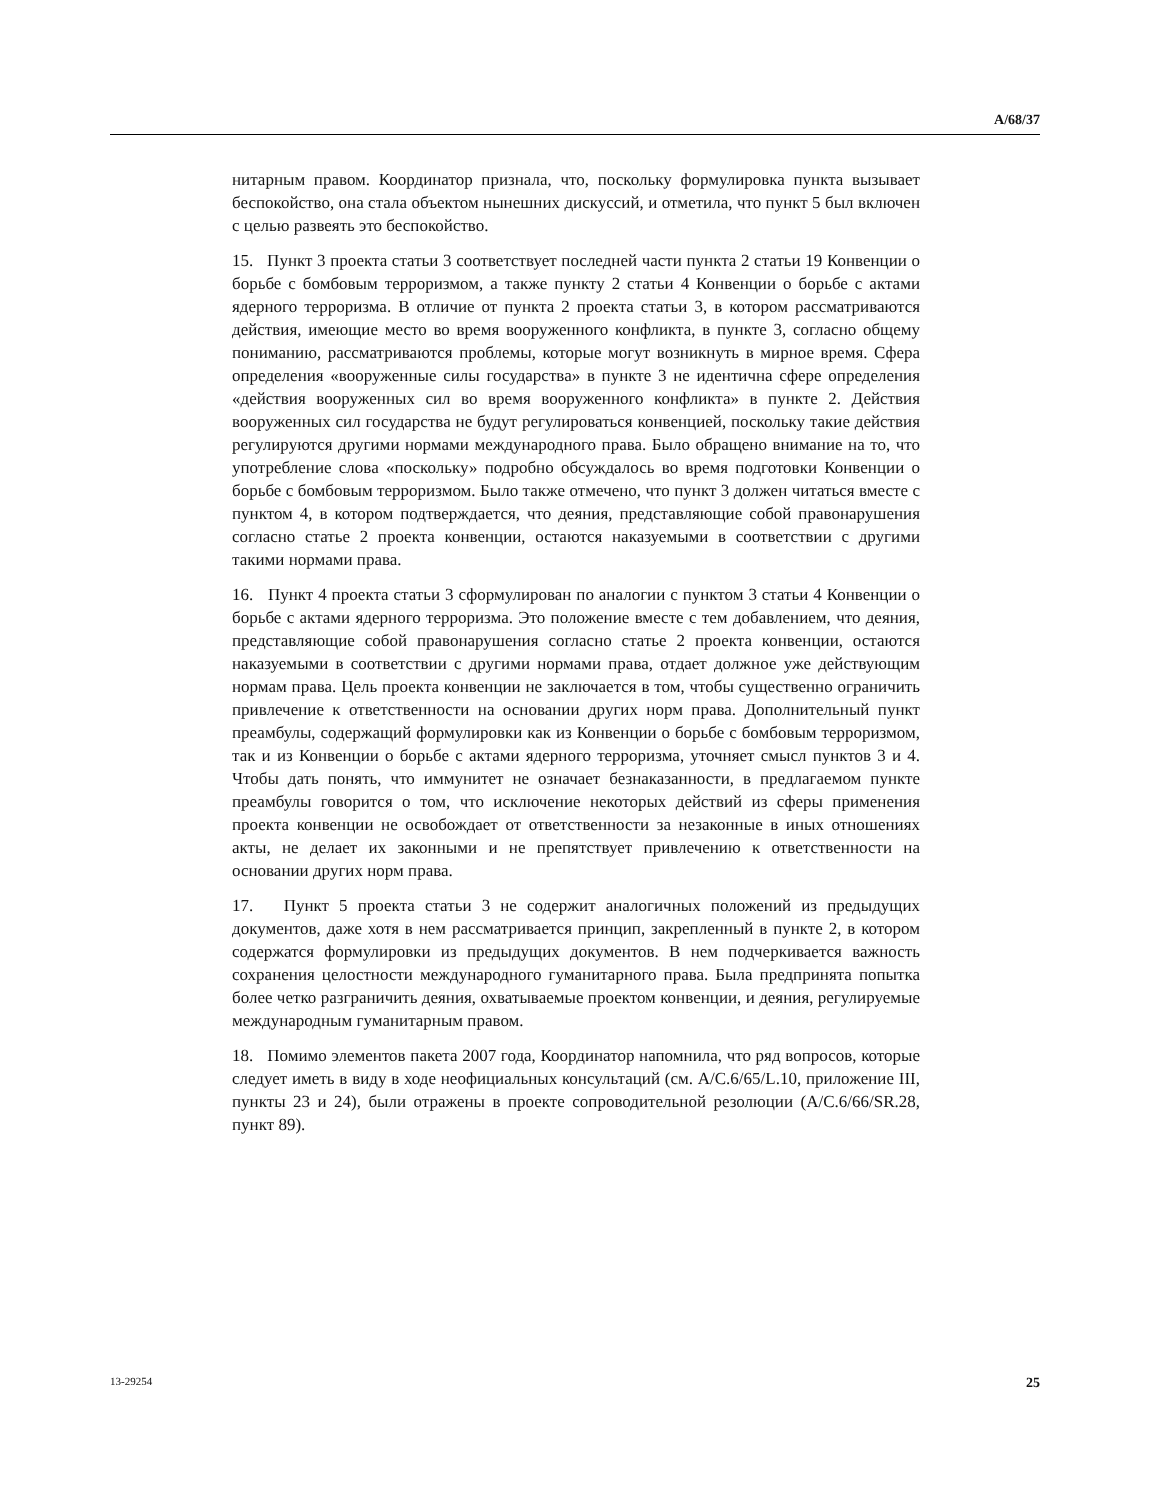A/68/37
нитарным правом. Координатор признала, что, поскольку формулировка пункта вызывает беспокойство, она стала объектом нынешних дискуссий, и отметила, что пункт 5 был включен с целью развеять это беспокойство.
15. Пункт 3 проекта статьи 3 соответствует последней части пункта 2 статьи 19 Конвенции о борьбе с бомбовым терроризмом, а также пункту 2 статьи 4 Конвенции о борьбе с актами ядерного терроризма. В отличие от пункта 2 проекта статьи 3, в котором рассматриваются действия, имеющие место во время вооруженного конфликта, в пункте 3, согласно общему пониманию, рассматриваются проблемы, которые могут возникнуть в мирное время. Сфера определения «вооруженные силы государства» в пункте 3 не идентична сфере определения «действия вооруженных сил во время вооруженного конфликта» в пункте 2. Действия вооруженных сил государства не будут регулироваться конвенцией, поскольку такие действия регулируются другими нормами международного права. Было обращено внимание на то, что употребление слова «поскольку» подробно обсуждалось во время подготовки Конвенции о борьбе с бомбовым терроризмом. Было также отмечено, что пункт 3 должен читаться вместе с пунктом 4, в котором подтверждается, что деяния, представляющие собой правонарушения согласно статье 2 проекта конвенции, остаются наказуемыми в соответствии с другими такими нормами права.
16. Пункт 4 проекта статьи 3 сформулирован по аналогии с пунктом 3 статьи 4 Конвенции о борьбе с актами ядерного терроризма. Это положение вместе с тем добавлением, что деяния, представляющие собой правонарушения согласно статье 2 проекта конвенции, остаются наказуемыми в соответствии с другими нормами права, отдает должное уже действующим нормам права. Цель проекта конвенции не заключается в том, чтобы существенно ограничить привлечение к ответственности на основании других норм права. Дополнительный пункт преамбулы, содержащий формулировки как из Конвенции о борьбе с бомбовым терроризмом, так и из Конвенции о борьбе с актами ядерного терроризма, уточняет смысл пунктов 3 и 4. Чтобы дать понять, что иммунитет не означает безнаказанности, в предлагаемом пункте преамбулы говорится о том, что исключение некоторых действий из сферы применения проекта конвенции не освобождает от ответственности за незаконные в иных отношениях акты, не делает их законными и не препятствует привлечению к ответственности на основании других норм права.
17. Пункт 5 проекта статьи 3 не содержит аналогичных положений из предыдущих документов, даже хотя в нем рассматривается принцип, закрепленный в пункте 2, в котором содержатся формулировки из предыдущих документов. В нем подчеркивается важность сохранения целостности международного гуманитарного права. Была предпринята попытка более четко разграничить деяния, охватываемые проектом конвенции, и деяния, регулируемые международным гуманитарным правом.
18. Помимо элементов пакета 2007 года, Координатор напомнила, что ряд вопросов, которые следует иметь в виду в ходе неофициальных консультаций (см. A/C.6/65/L.10, приложение III, пункты 23 и 24), были отражены в проекте сопроводительной резолюции (A/C.6/66/SR.28, пункт 89).
13-29254 25